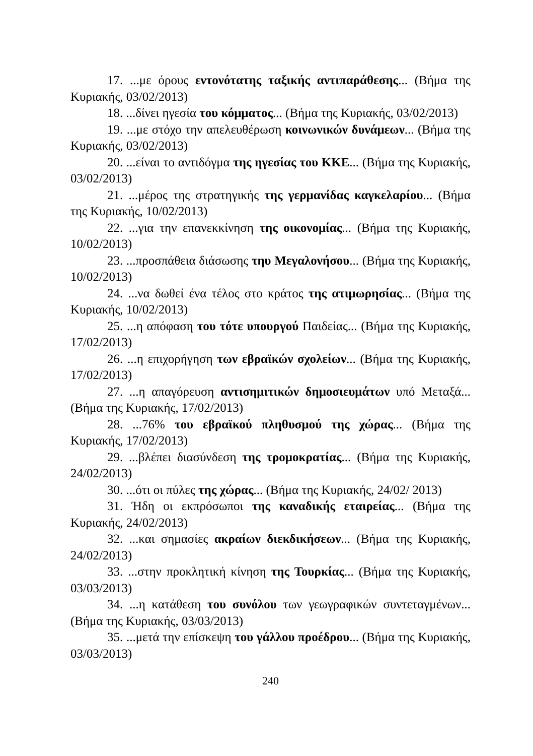17. ...με όρους εντονότατης ταξικής αντιπαράθεσης... (Βήμα της Κυριακής, 03/02/2013)
18. ...δίνει ηγεσία του κόμματος... (Βήμα της Κυριακής, 03/02/2013)
19. ...με στόχο την απελευθέρωση κοινωνικών δυνάμεων... (Βήμα της Κυριακής, 03/02/2013)
20. ...είναι το αντιδόγμα της ηγεσίας του ΚΚΕ... (Βήμα της Κυριακής, 03/02/2013)
21. ...μέρος της στρατηγικής της γερμανίδας καγκελαρίου... (Βήμα της Κυριακής, 10/02/2013)
22. ...για την επανεκκίνηση της οικονομίας... (Βήμα της Κυριακής, 10/02/2013)
23. ...προσπάθεια διάσωσης τηυ Μεγαλονήσου... (Βήμα της Κυριακής, 10/02/2013)
24. ...να δωθεί ένα τέλος στο κράτος της ατιμωρησίας... (Βήμα της Κυριακής, 10/02/2013)
25. ...η απόφαση του τότε υπουργού Παιδείας... (Βήμα της Κυριακής, 17/02/2013)
26. ...η επιχορήγηση των εβραϊκών σχολείων... (Βήμα της Κυριακής, 17/02/2013)
27. ...η απαγόρευση αντισημιτικών δημοσιευμάτων υπό Μεταξά... (Βήμα της Κυριακής, 17/02/2013)
28. ...76% του εβραϊκού πληθυσμού της χώρας... (Βήμα της Κυριακής, 17/02/2013)
29. ...βλέπει διασύνδεση της τρομοκρατίας... (Βήμα της Κυριακής, 24/02/2013)
30. ...ότι οι πύλες της χώρας... (Βήμα της Κυριακής, 24/02/ 2013)
31. Ήδη οι εκπρόσωποι της καναδικής εταιρείας... (Βήμα της Κυριακής, 24/02/2013)
32. ...και σημασίες ακραίων διεκδικήσεων... (Βήμα της Κυριακής, 24/02/2013)
33. ...στην προκλητική κίνηση της Τουρκίας... (Βήμα της Κυριακής, 03/03/2013)
34. ...η κατάθεση του συνόλου των γεωγραφικών συντεταγμένων... (Βήμα της Κυριακής, 03/03/2013)
35. ...μετά την επίσκεψη του γάλλου προέδρου... (Βήμα της Κυριακής, 03/03/2013)
240